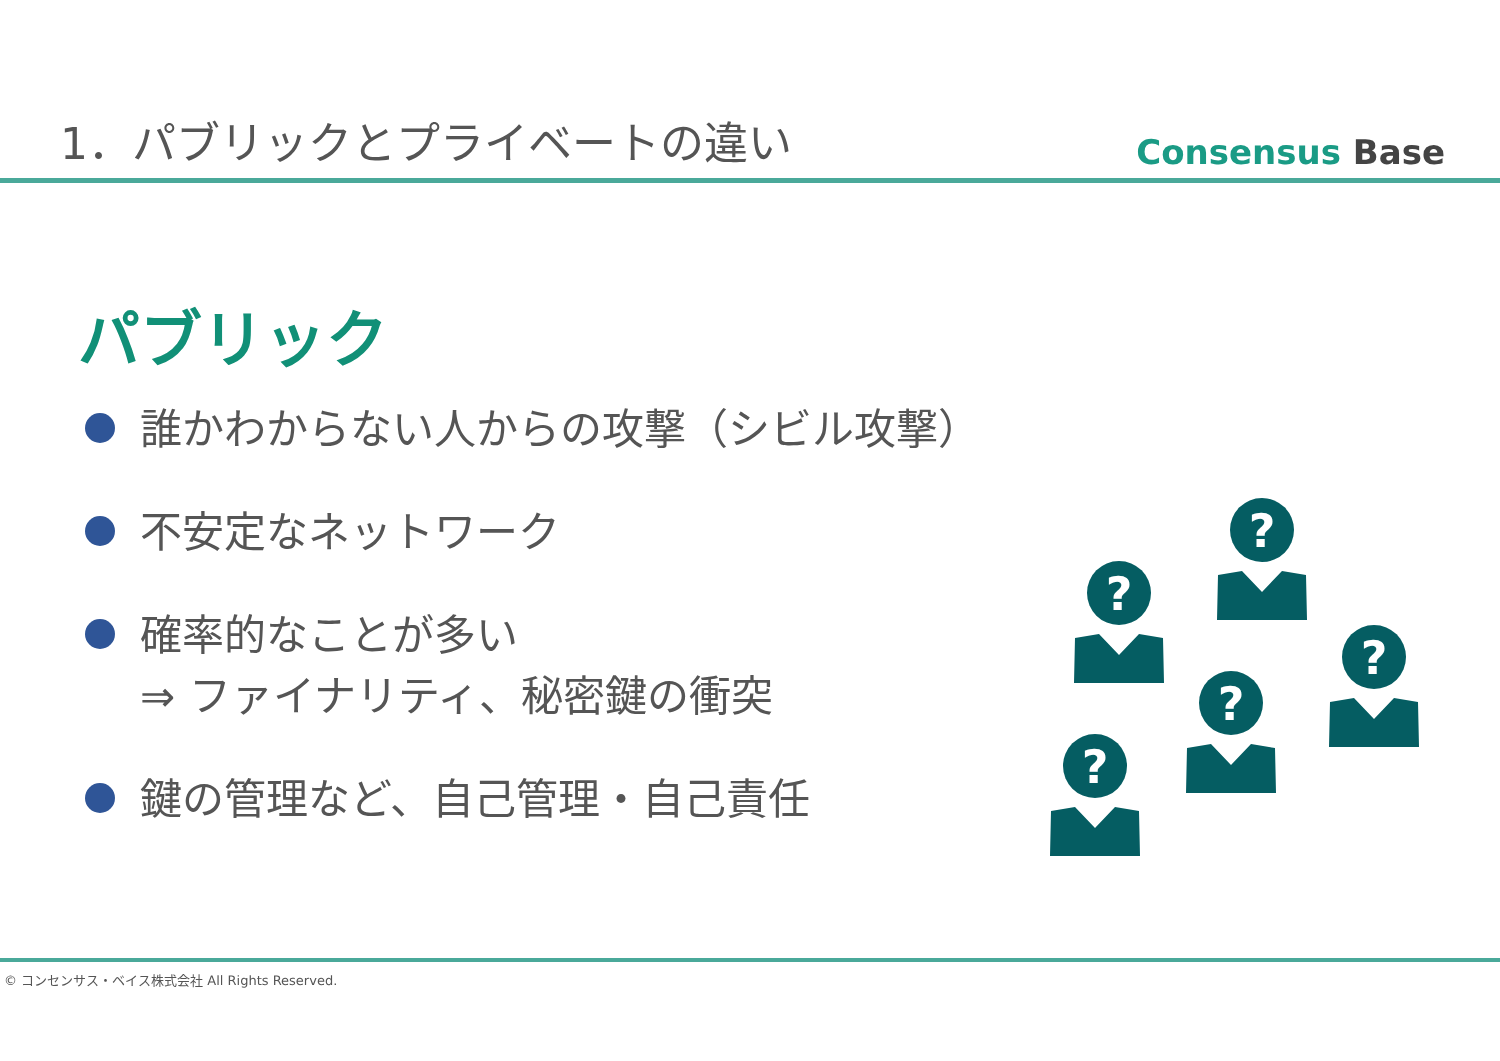1．パブリックとプライベートの違い
Consensus Base
パブリック
誰かわからない人からの攻撃（シビル攻撃）
不安定なネットワーク
確率的なことが多い
⇒ ファイナリティ、秘密鍵の衝突
鍵の管理など、自己管理・自己責任
?
© コンセンサス・ベイス株式会社 All Rights Reserved.